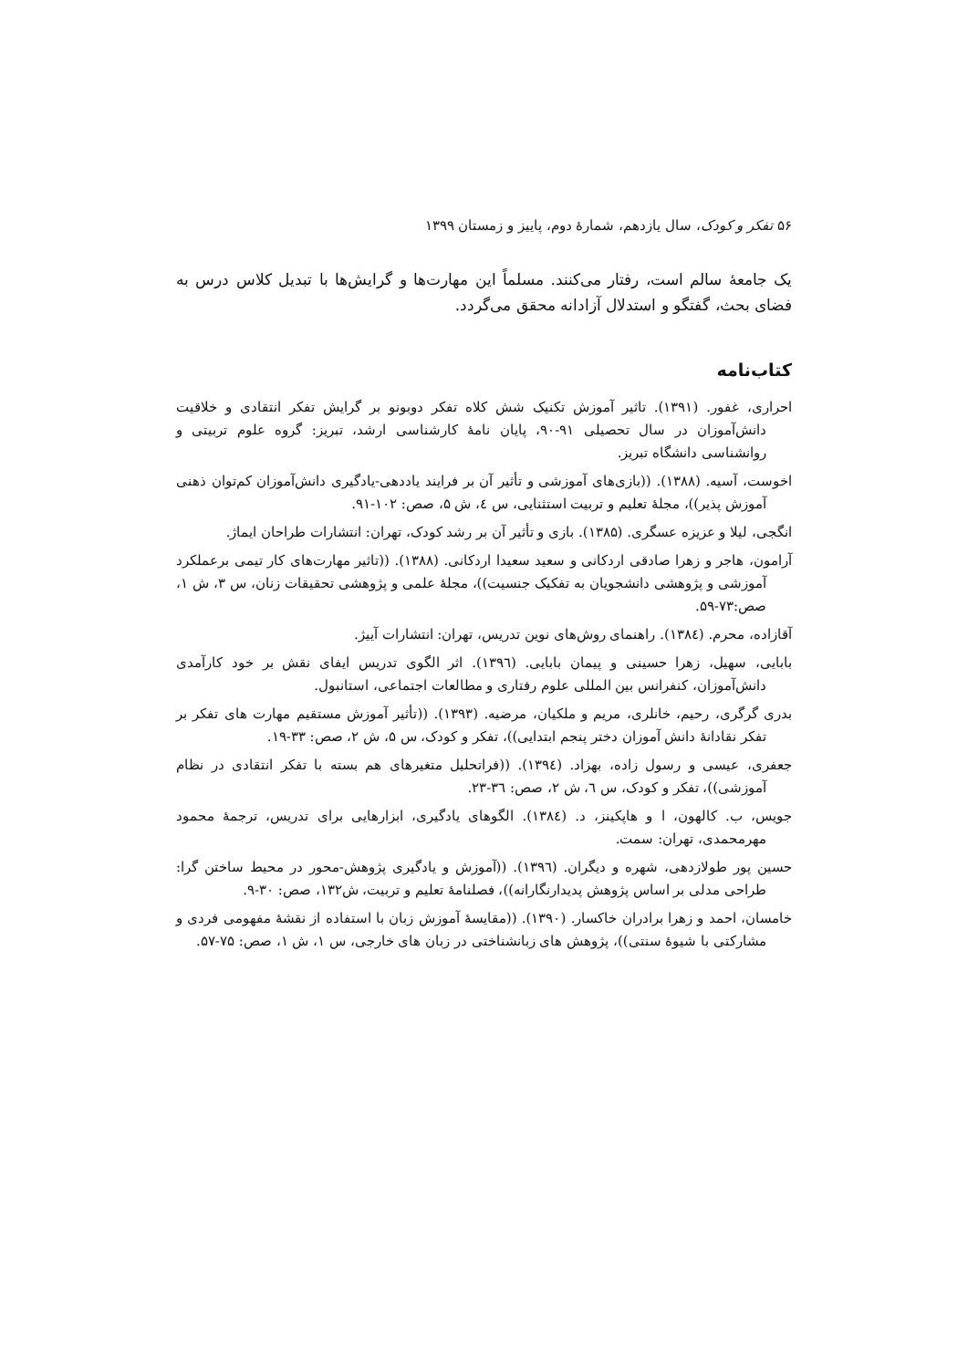۵۶ تفکر و کودک، سال یازدهم، شمارهٔ دوم، پاییز و زمستان ۱۳۹۹
یک جامعهٔ سالم است، رفتار می‌کنند. مسلماً این مهارت‌ها و گرایش‌ها با تبدیل کلاس درس به فضای بحث، گفتگو و استدلال آزادانه محقق می‌گردد.
کتاب‌نامه
احراری، غفور. (۱۳۹۱). تاثیر آموزش تکنیک شش کلاه تفکر دوبونو بر گرایش تفکر انتقادی و خلاقیت دانش‌آموزان در سال تحصیلی ۹۱-۹۰، پایان نامهٔ کارشناسی ارشد، تبریز: گروه علوم تربیتی و روانشناسی دانشگاه تبریز.
اخوست، آسیه. (۱۳۸۸). ((بازی‌های آموزشی و تأثیر آن بر فرایند یاددهی-یادگیری دانش‌آموزان کم‌توان ذهنی آموزش پذیر))، مجلهٔ تعلیم و تربیت استثنایی، س ٤، ش ۵، صص: ۱۰۲-۹۱.
انگجی، لیلا و عزیزه عسگری. (۱۳۸۵). بازی و تأثیر آن بر رشد کودک، تهران: انتشارات طراحان ایماژ.
آرامون، هاجر و زهرا صادقی اردکانی و سعید سعیدا اردکانی. (۱۳۸۸). ((تاثیر مهارت‌های کار تیمی برعملکرد آموزشی و پژوهشی دانشجویان به تفکیک جنسیت))، مجلهٔ علمی و پژوهشی تحقیقات زنان، س ۳، ش ۱، صص:۷۳-۵۹.
آقازاده، محرم. (۱۳۸٤). راهنمای روش‌های نوین تدریس، تهران: انتشارات آییژ.
بابایی، سهیل، زهرا حسینی و پیمان بابایی. (۱۳۹٦). اثر الگوی تدریس ایفای نقش بر خود کارآمدی دانش‌آموزان، کنفرانس بین المللی علوم رفتاری و مطالعات اجتماعی، استانبول.
بدری گرگری، رحیم، خانلری، مریم و ملکیان، مرضیه. (۱۳۹۳). ((تأثیر آموزش مستقیم مهارت های تفکر بر تفکر نقادانهٔ دانش آموزان دختر پنجم ابتدایی))، تفکر و کودک، س ۵، ش ۲، صص: ۳۳-۱۹.
جعفری، عیسی و رسول زاده، بهزاد. (۱۳۹٤). ((فراتحلیل متغیرهای هم بسته با تفکر انتقادی در نظام آموزشی))، تفکر و کودک، س ٦، ش ۲، صص: ۳٦-۲۳.
جویس، ب. کالهون، ا و هاپکینز، د. (۱۳۸٤). الگوهای یادگیری، ابزارهایی برای تدریس، ترجمهٔ محمود مهرمحمدی، تهران: سمت.
حسین پور طولازدهی، شهره و دیگران. (۱۳۹٦). ((آموزش و یادگیری پژوهش-محور در محیط ساختن گرا: طراحی مدلی بر اساس پژوهش پدیدارنگارانه))، فصلنامهٔ تعلیم و تربیت، ش۱۳۲، صص: ۳۰-۹.
خامسان، احمد و زهرا برادران خاکسار. (۱۳۹۰). ((مقایسهٔ آموزش زبان با استفاده از نقشهٔ مفهومی فردی و مشارکتی با شیوهٔ سنتی))، پژوهش های زبانشناختی در زبان های خارجی، س ۱، ش ۱، صص: ۷۵-۵۷.